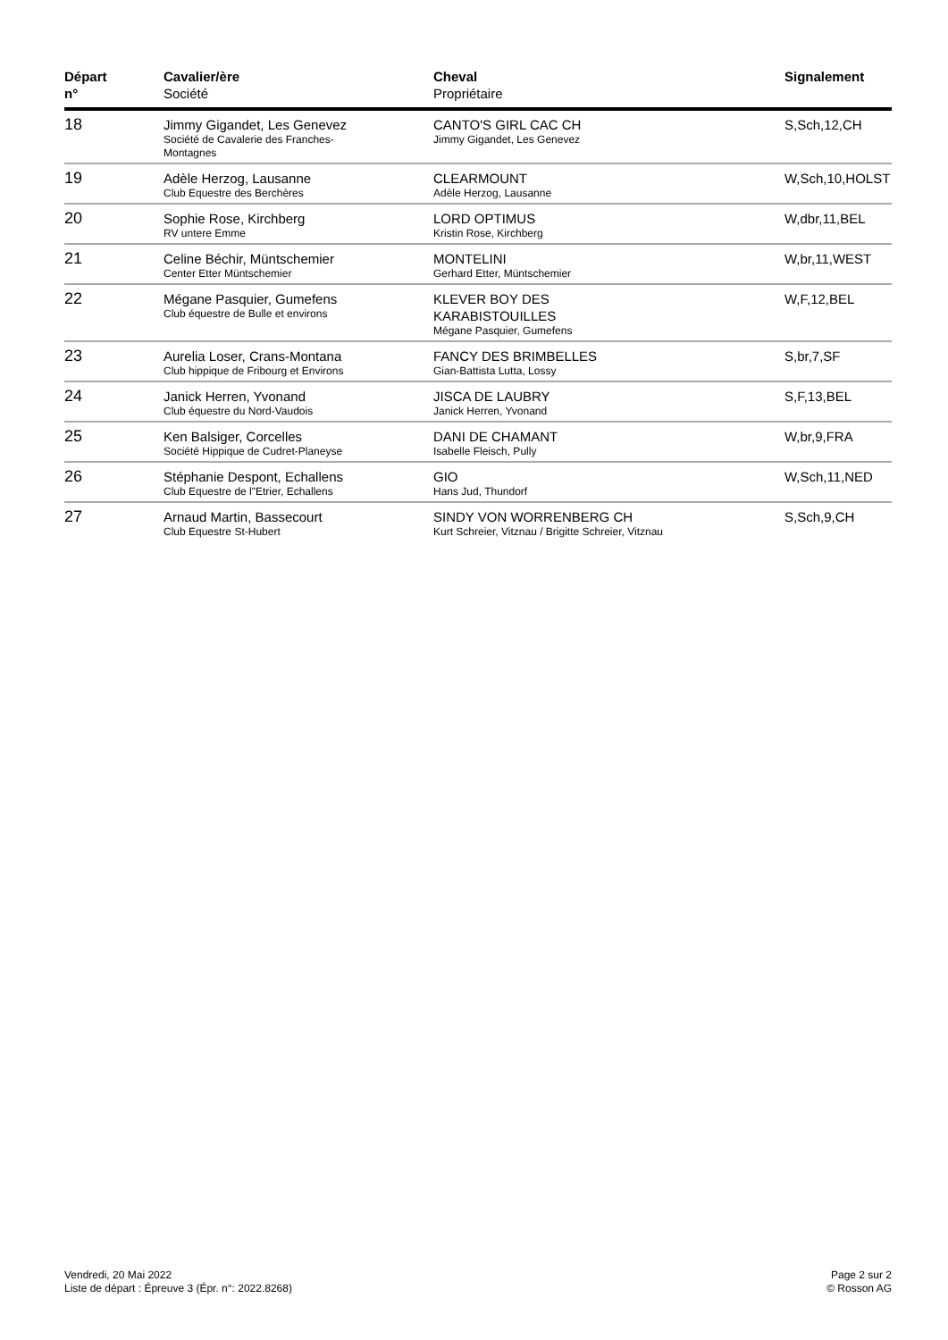| Départ n° | Cavalier/ère Société | Cheval Propriétaire | Signalement |
| --- | --- | --- | --- |
| 18 | Jimmy Gigandet, Les Genevez Société de Cavalerie des Franches- Montagnes | CANTO'S GIRL CAC CH Jimmy Gigandet, Les Genevez | S,Sch,12,CH |
| 19 | Adèle Herzog, Lausanne Club Equestre des Berchères | CLEARMOUNT Adèle Herzog, Lausanne | W,Sch,10,HOLST |
| 20 | Sophie Rose, Kirchberg RV untere Emme | LORD OPTIMUS Kristin Rose, Kirchberg | W,dbr,11,BEL |
| 21 | Celine Béchir, Müntschemier Center Etter Müntschemier | MONTELINI Gerhard Etter, Müntschemier | W,br,11,WEST |
| 22 | Mégane Pasquier, Gumefens Club équestre de Bulle et environs | KLEVER BOY DES KARABISTOUILLES Mégane Pasquier, Gumefens | W,F,12,BEL |
| 23 | Aurelia Loser, Crans-Montana Club hippique de Fribourg et Environs | FANCY DES BRIMBELLES Gian-Battista Lutta, Lossy | S,br,7,SF |
| 24 | Janick Herren, Yvonand Club équestre du Nord-Vaudois | JISCA DE LAUBRY Janick Herren, Yvonand | S,F,13,BEL |
| 25 | Ken Balsiger, Corcelles Société Hippique de Cudret-Planeyse | DANI DE CHAMANT Isabelle Fleisch, Pully | W,br,9,FRA |
| 26 | Stéphanie Despont, Echallens Club Equestre de l"Etrier, Echallens | GIO Hans Jud, Thundorf | W,Sch,11,NED |
| 27 | Arnaud Martin, Bassecourt Club Equestre St-Hubert | SINDY VON WORRENBERG CH Kurt Schreier, Vitznau / Brigitte Schreier, Vitznau | S,Sch,9,CH |
Vendredi, 20 Mai 2022
Liste de départ : Épreuve 3 (Épr. n°: 2022.8268)
Page 2 sur 2
© Rosson AG